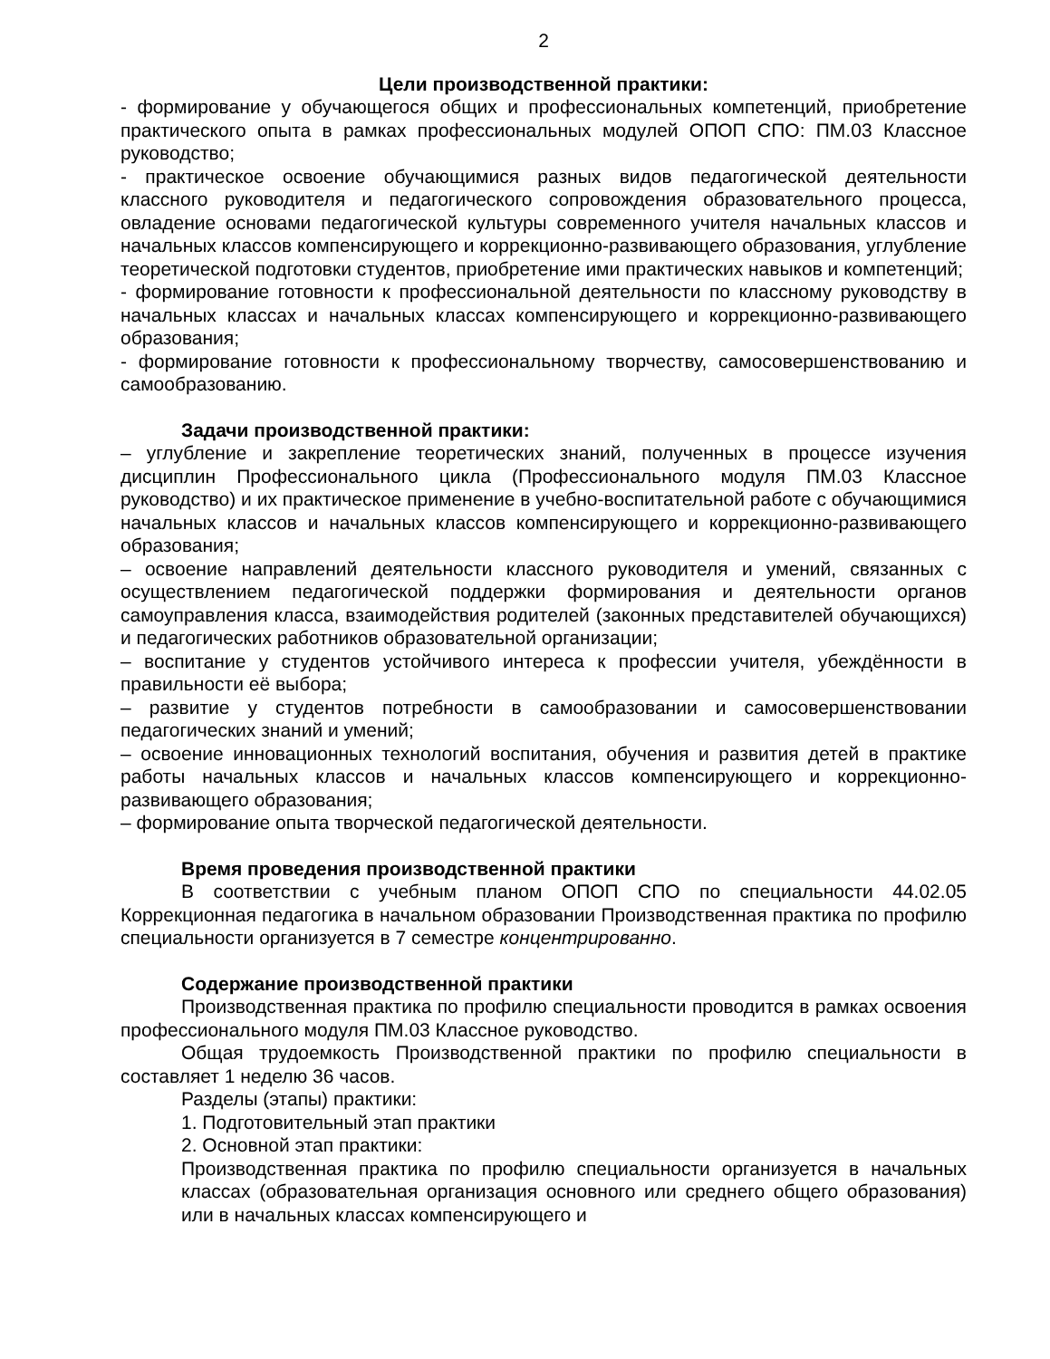2
Цели производственной практики:
- формирование у обучающегося общих и профессиональных компетенций, приобретение практического опыта в рамках профессиональных модулей ОПОП СПО: ПМ.03 Классное руководство;
- практическое освоение обучающимися разных видов педагогической деятельности классного руководителя и педагогического сопровождения образовательного процесса, овладение основами педагогической культуры современного учителя начальных классов и начальных классов компенсирующего и коррекционно-развивающего образования, углубление теоретической подготовки студентов, приобретение ими практических навыков и компетенций;
- формирование готовности к профессиональной деятельности по классному руководству в начальных классах и начальных классах компенсирующего и коррекционно-развивающего образования;
- формирование готовности к профессиональному творчеству, самосовершенствованию и самообразованию.
Задачи производственной практики:
– углубление и закрепление теоретических знаний, полученных в процессе изучения дисциплин Профессионального цикла (Профессионального модуля ПМ.03 Классное руководство) и их практическое применение в учебно-воспитательной работе с обучающимися начальных классов и начальных классов компенсирующего и коррекционно-развивающего образования;
– освоение направлений деятельности классного руководителя и умений, связанных с осуществлением педагогической поддержки формирования и деятельности органов самоуправления класса, взаимодействия родителей (законных представителей обучающихся) и педагогических работников образовательной организации;
– воспитание у студентов устойчивого интереса к профессии учителя, убеждённости в правильности её выбора;
– развитие у студентов потребности в самообразовании и самосовершенствовании педагогических знаний и умений;
– освоение инновационных технологий воспитания, обучения и развития детей в практике работы начальных классов и начальных классов компенсирующего и коррекционно-развивающего образования;
– формирование опыта творческой педагогической деятельности.
Время проведения производственной практики
В соответствии с учебным планом ОПОП СПО по специальности 44.02.05 Коррекционная педагогика в начальном образовании Производственная практика по профилю специальности организуется в 7 семестре концентрированно.
Содержание производственной практики
Производственная практика по профилю специальности проводится в рамках освоения профессионального модуля ПМ.03 Классное руководство.
Общая трудоемкость Производственной практики по профилю специальности в составляет 1 неделю 36 часов.
Разделы (этапы) практики:
1. Подготовительный этап практики
2. Основной этап практики:
Производственная практика по профилю специальности организуется в начальных классах (образовательная организация основного или среднего общего образования) или в начальных классах компенсирующего и